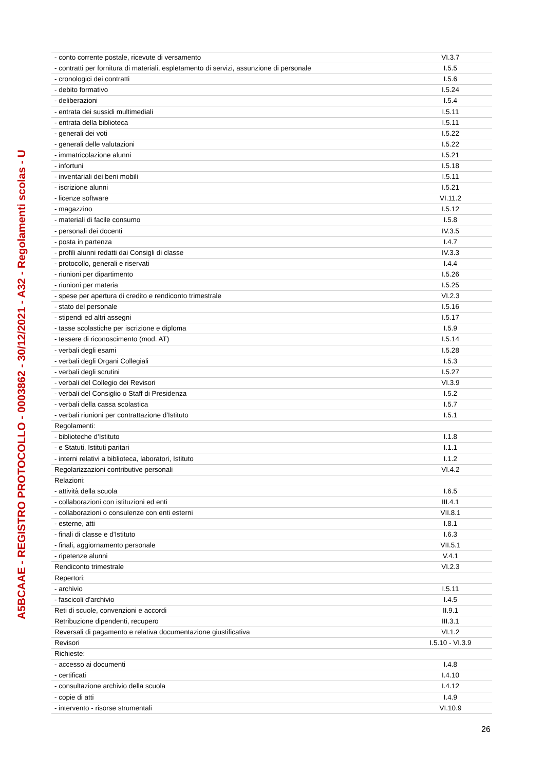A5BCAAE - REGISTRO PROTOCOLLO - 0003862 - 30/12/2021 - A32 - Regolamenti scolas - U
| - conto corrente postale, ricevute di versamento | VI.3.7 |
| - contratti per fornitura di materiali, espletamento di servizi, assunzione di personale | I.5.5 |
| - cronologici dei contratti | I.5.6 |
| - debito formativo | I.5.24 |
| - deliberazioni | I.5.4 |
| - entrata dei sussidi multimediali | I.5.11 |
| - entrata della biblioteca | I.5.11 |
| - generali dei voti | I.5.22 |
| - generali delle valutazioni | I.5.22 |
| - immatricolazione alunni | I.5.21 |
| - infortuni | I.5.18 |
| - inventariali dei beni mobili | I.5.11 |
| - iscrizione alunni | I.5.21 |
| - licenze software | VI.11.2 |
| - magazzino | I.5.12 |
| - materiali di facile consumo | I.5.8 |
| - personali dei docenti | IV.3.5 |
| - posta in partenza | I.4.7 |
| - profili alunni redatti dai Consigli di classe | IV.3.3 |
| - protocollo, generali e riservati | I.4.4 |
| - riunioni per dipartimento | I.5.26 |
| - riunioni per materia | I.5.25 |
| - spese per apertura di credito e rendiconto trimestrale | VI.2.3 |
| - stato del personale | I.5.16 |
| - stipendi ed altri assegni | I.5.17 |
| - tasse scolastiche per iscrizione e diploma | I.5.9 |
| - tessere di riconoscimento (mod. AT) | I.5.14 |
| - verbali degli esami | I.5.28 |
| - verbali degli Organi Collegiali | I.5.3 |
| - verbali degli scrutini | I.5.27 |
| - verbali del Collegio dei Revisori | VI.3.9 |
| - verbali del Consiglio o Staff di Presidenza | I.5.2 |
| - verbali della cassa scolastica | I.5.7 |
| - verbali riunioni per contrattazione d'Istituto | I.5.1 |
| Regolamenti: | |
| - biblioteche d'Istituto | I.1.8 |
| - e Statuti, Istituti paritari | I.1.1 |
| - interni relativi a biblioteca, laboratori, Istituto | I.1.2 |
| Regolarizzazioni contributive personali | VI.4.2 |
| Relazioni: | |
| - attività della scuola | I.6.5 |
| - collaborazioni con istituzioni ed enti | III.4.1 |
| - collaborazioni o consulenze con enti esterni | VII.8.1 |
| - esterne, atti | I.8.1 |
| - finali di classe e d'Istituto | I.6.3 |
| - finali, aggiornamento personale | VII.5.1 |
| - ripetenze alunni | V.4.1 |
| Rendiconto trimestrale | VI.2.3 |
| Repertori: | |
| - archivio | I.5.11 |
| - fascicoli d'archivio | I.4.5 |
| Reti di scuole, convenzioni e accordi | II.9.1 |
| Retribuzione dipendenti, recupero | III.3.1 |
| Reversali di pagamento e relativa documentazione giustificativa | VI.1.2 |
| Revisori | I.5.10 - VI.3.9 |
| Richieste: | |
| - accesso ai documenti | I.4.8 |
| - certificati | I.4.10 |
| - consultazione archivio della scuola | I.4.12 |
| - copie di atti | I.4.9 |
| - intervento - risorse strumentali | VI.10.9 |
26